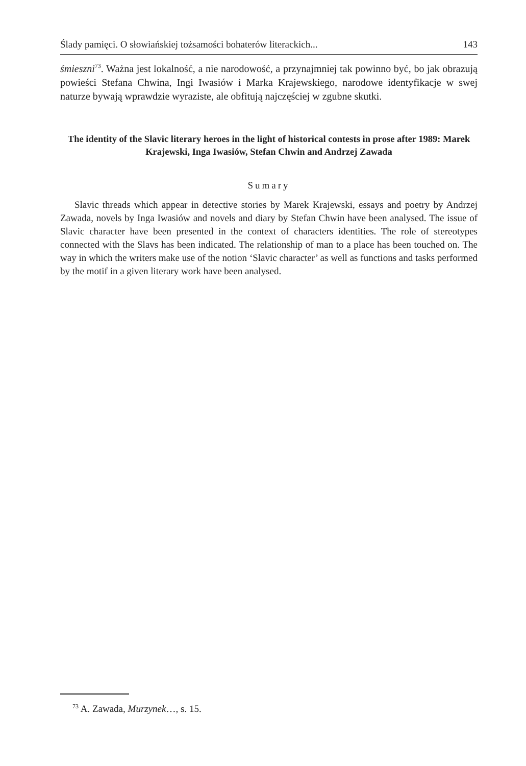Ślady pamięci. O słowiańskiej tożsamości bohaterów literackich... 143
śmieszni<sup>73</sup>. Ważna jest lokalność, a nie narodowość, a przynajmniej tak powinno być, bo jak obrazują powieści Stefana Chwina, Ingi Iwasiów i Marka Krajewskiego, narodowe identyfikacje w swej naturze bywają wprawdzie wyraziste, ale obfitują najczęściej w zgubne skutki.
The identity of the Slavic literary heroes in the light of historical contests in prose after 1989: Marek Krajewski, Inga Iwasiów, Stefan Chwin and Andrzej Zawada
Sumary
Slavic threads which appear in detective stories by Marek Krajewski, essays and poetry by Andrzej Zawada, novels by Inga Iwasiów and novels and diary by Stefan Chwin have been analysed. The issue of Slavic character have been presented in the context of characters identities. The role of stereotypes connected with the Slavs has been indicated. The relationship of man to a place has been touched on. The way in which the writers make use of the notion ‘Slavic character’ as well as functions and tasks performed by the motif in a given literary work have been analysed.
<sup>73</sup> A. Zawada, Murzynek…, s. 15.